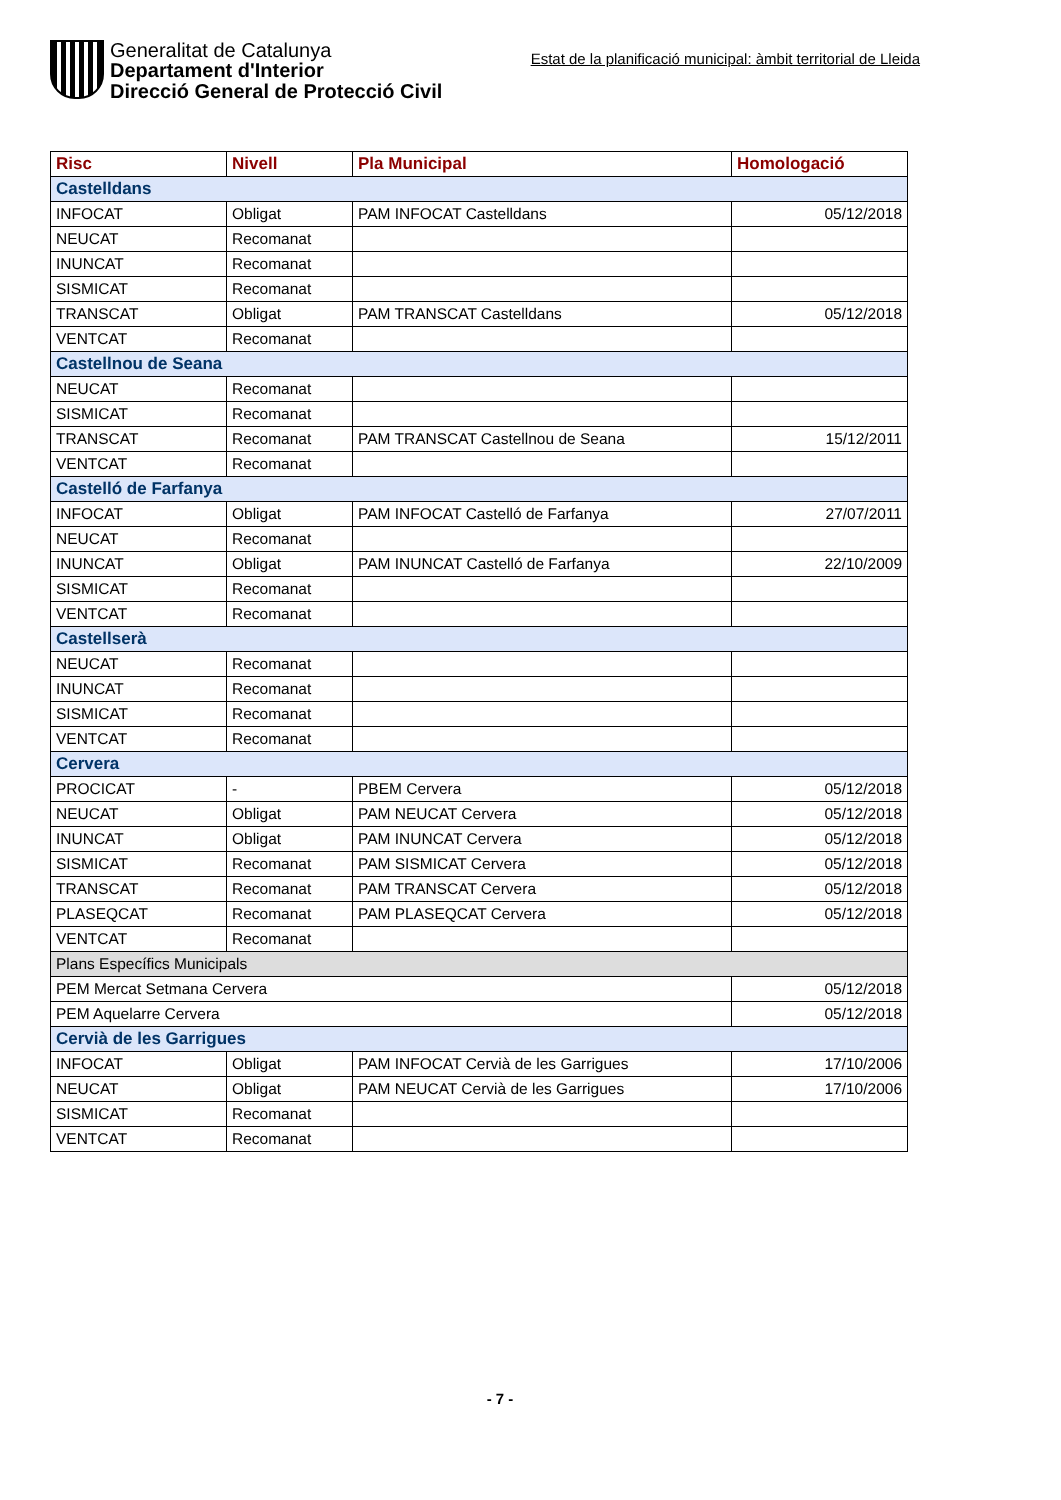Generalitat de Catalunya
Departament d'Interior
Direcció General de Protecció Civil
Estat de la planificació municipal: àmbit territorial de Lleida
| Risc | Nivell | Pla Municipal | Homologació |
| --- | --- | --- | --- |
| Castelldans | | | |
| INFOCAT | Obligat | PAM INFOCAT Castelldans | 05/12/2018 |
| NEUCAT | Recomanat | | |
| INUNCAT | Recomanat | | |
| SISMICAT | Recomanat | | |
| TRANSCAT | Obligat | PAM TRANSCAT Castelldans | 05/12/2018 |
| VENTCAT | Recomanat | | |
| Castellnou de Seana | | | |
| NEUCAT | Recomanat | | |
| SISMICAT | Recomanat | | |
| TRANSCAT | Recomanat | PAM TRANSCAT Castellnou de Seana | 15/12/2011 |
| VENTCAT | Recomanat | | |
| Castelló de Farfanya | | | |
| INFOCAT | Obligat | PAM INFOCAT Castelló de Farfanya | 27/07/2011 |
| NEUCAT | Recomanat | | |
| INUNCAT | Obligat | PAM INUNCAT Castelló de Farfanya | 22/10/2009 |
| SISMICAT | Recomanat | | |
| VENTCAT | Recomanat | | |
| Castellserà | | | |
| NEUCAT | Recomanat | | |
| INUNCAT | Recomanat | | |
| SISMICAT | Recomanat | | |
| VENTCAT | Recomanat | | |
| Cervera | | | |
| PROCICAT | - | PBEM Cervera | 05/12/2018 |
| NEUCAT | Obligat | PAM NEUCAT Cervera | 05/12/2018 |
| INUNCAT | Obligat | PAM INUNCAT Cervera | 05/12/2018 |
| SISMICAT | Recomanat | PAM SISMICAT Cervera | 05/12/2018 |
| TRANSCAT | Recomanat | PAM TRANSCAT Cervera | 05/12/2018 |
| PLASEQCAT | Recomanat | PAM PLASEQCAT Cervera | 05/12/2018 |
| VENTCAT | Recomanat | | |
| Plans Específics Municipals | | | |
| PEM Mercat Setmana Cervera | | | 05/12/2018 |
| PEM Aquelarre Cervera | | | 05/12/2018 |
| Cervià de les Garrigues | | | |
| INFOCAT | Obligat | PAM INFOCAT Cervià de les Garrigues | 17/10/2006 |
| NEUCAT | Obligat | PAM NEUCAT Cervià de les Garrigues | 17/10/2006 |
| SISMICAT | Recomanat | | |
| VENTCAT | Recomanat | | |
- 7 -